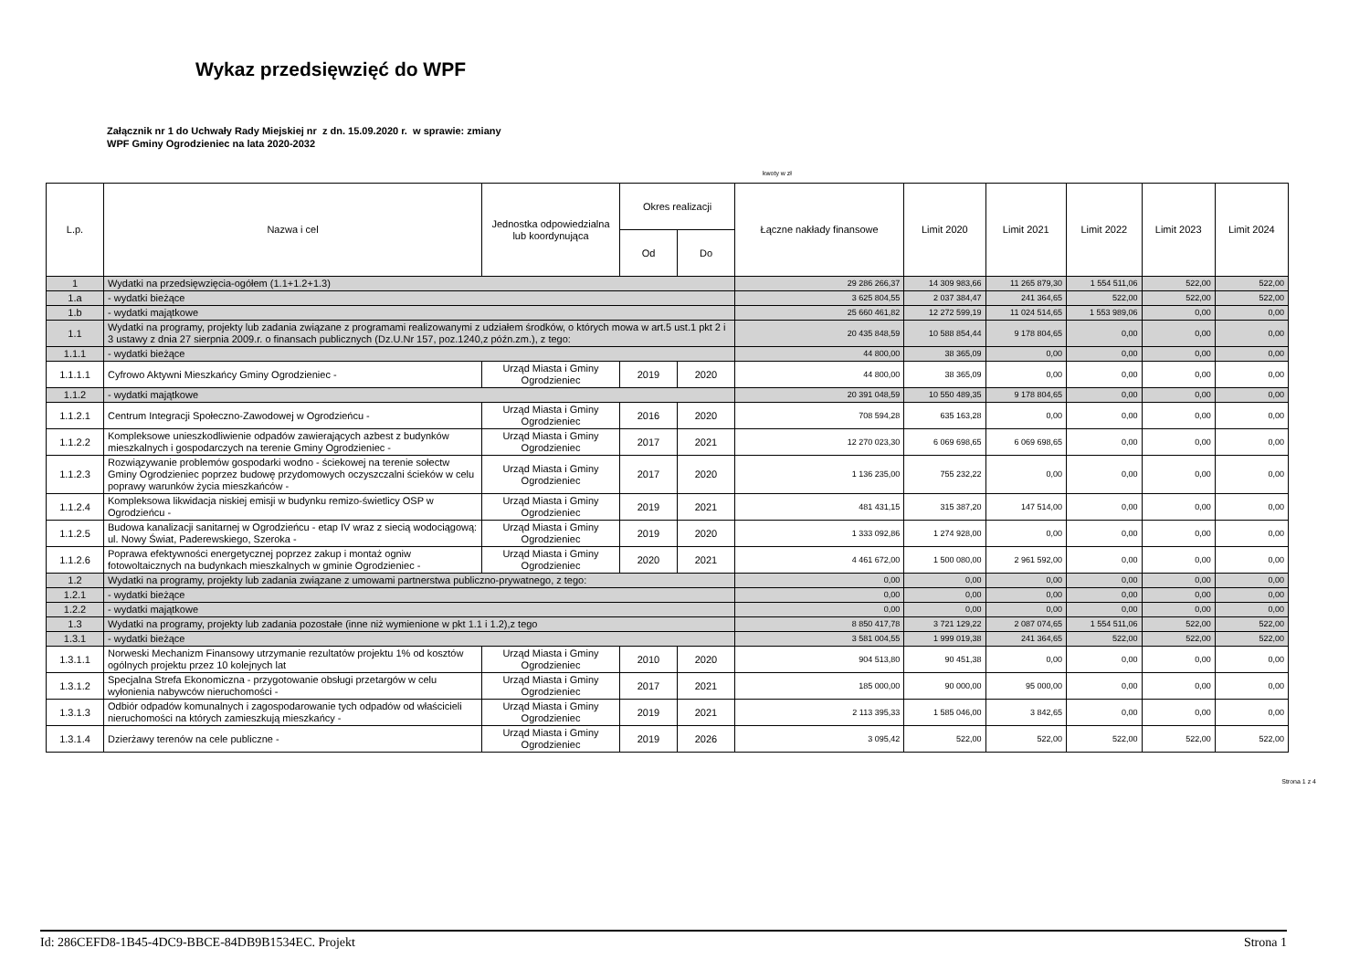Wykaz przedsięwzięć do WPF
Załącznik nr 1 do Uchwały Rady Miejskiej nr z dn. 15.09.2020 r. w sprawie: zmiany
WPF Gminy Ogrodzieniec na lata 2020-2032
kwoty w zł
| L.p. | Nazwa i cel | Jednostka odpowiedzialna lub koordynująca | Okres realizacji | | Łączne nakłady finansowe | Limit 2020 | Limit 2021 | Limit 2022 | Limit 2023 | Limit 2024 |
| --- | --- | --- | --- | --- | --- | --- | --- | --- | --- | --- |
| | | | Od | Do | | | | | | |
| 1 | Wydatki na przedsięwzięcia-ogółem (1.1+1.2+1.3) | | | | 29 286 266,37 | 14 309 983,66 | 11 265 879,30 | 1 554 511,06 | 522,00 | 522,00 |
| 1.a | - wydatki bieżące | | | | 3 625 804,55 | 2 037 384,47 | 241 364,65 | 522,00 | 522,00 | 522,00 |
| 1.b | - wydatki majątkowe | | | | 25 660 461,82 | 12 272 599,19 | 11 024 514,65 | 1 553 989,06 | 0,00 | 0,00 |
| 1.1 | Wydatki na programy, projekty lub zadania związane z programami realizowanymi z udziałem środków, o których mowa w art.5 ust.1 pkt 2 i 3 ustawy z dnia 27 sierpnia 2009.r. o finansach publicznych (Dz.U.Nr 157, poz.1240,z późn.zm.), z tego: | | | | 20 435 848,59 | 10 588 854,44 | 9 178 804,65 | 0,00 | 0,00 | 0,00 |
| 1.1.1 | - wydatki bieżące | | | | 44 800,00 | 38 365,09 | 0,00 | 0,00 | 0,00 | 0,00 |
| 1.1.1.1 | Cyfrowo Aktywni Mieszkańcy Gminy Ogrodzieniec - | Urząd Miasta i Gminy Ogrodzieniec | 2019 | 2020 | 44 800,00 | 38 365,09 | 0,00 | 0,00 | 0,00 | 0,00 |
| 1.1.2 | - wydatki majątkowe | | | | 20 391 048,59 | 10 550 489,35 | 9 178 804,65 | 0,00 | 0,00 | 0,00 |
| 1.1.2.1 | Centrum Integracji Społeczno-Zawodowej w Ogrodzieńcu - | Urząd Miasta i Gminy Ogrodzieniec | 2016 | 2020 | 708 594,28 | 635 163,28 | 0,00 | 0,00 | 0,00 | 0,00 |
| 1.1.2.2 | Kompleksowe unieszkodliwienie odpadów zawierających azbest z budynków mieszkalnych i gospodarczych na terenie Gminy Ogrodzieniec - | Urząd Miasta i Gminy Ogrodzieniec | 2017 | 2021 | 12 270 023,30 | 6 069 698,65 | 6 069 698,65 | 0,00 | 0,00 | 0,00 |
| 1.1.2.3 | Rozwiązywanie problemów gospodarki wodno - ściekowej na terenie sołectw Gminy Ogrodzieniec poprzez budowę przydomowych oczyszczalni ścieków w celu poprawy warunków życia mieszkańców - | Urząd Miasta i Gminy Ogrodzieniec | 2017 | 2020 | 1 136 235,00 | 755 232,22 | 0,00 | 0,00 | 0,00 | 0,00 |
| 1.1.2.4 | Kompleksowa likwidacja niskiej emisji w budynku remizo-świetlicy OSP w Ogrodzieńcu - | Urząd Miasta i Gminy Ogrodzieniec | 2019 | 2021 | 481 431,15 | 315 387,20 | 147 514,00 | 0,00 | 0,00 | 0,00 |
| 1.1.2.5 | Budowa kanalizacji sanitarnej w Ogrodzieńcu - etap IV wraz z siecią wodociągową: ul. Nowy Świat, Paderewskiego, Szeroka - | Urząd Miasta i Gminy Ogrodzieniec | 2019 | 2020 | 1 333 092,86 | 1 274 928,00 | 0,00 | 0,00 | 0,00 | 0,00 |
| 1.1.2.6 | Poprawa efektywności energetycznej poprzez zakup i montaż ogniw fotowoltaicznych na budynkach mieszkalnych w gminie Ogrodzieniec - | Urząd Miasta i Gminy Ogrodzieniec | 2020 | 2021 | 4 461 672,00 | 1 500 080,00 | 2 961 592,00 | 0,00 | 0,00 | 0,00 |
| 1.2 | Wydatki na programy, projekty lub zadania związane z umowami partnerstwa publiczno-prywatnego, z tego: | | | | 0,00 | 0,00 | 0,00 | 0,00 | 0,00 | 0,00 |
| 1.2.1 | - wydatki bieżące | | | | 0,00 | 0,00 | 0,00 | 0,00 | 0,00 | 0,00 |
| 1.2.2 | - wydatki majątkowe | | | | 0,00 | 0,00 | 0,00 | 0,00 | 0,00 | 0,00 |
| 1.3 | Wydatki na programy, projekty lub zadania pozostałe (inne niż wymienione w pkt 1.1 i 1.2),z tego | | | | 8 850 417,78 | 3 721 129,22 | 2 087 074,65 | 1 554 511,06 | 522,00 | 522,00 |
| 1.3.1 | - wydatki bieżące | | | | 3 581 004,55 | 1 999 019,38 | 241 364,65 | 522,00 | 522,00 | 522,00 |
| 1.3.1.1 | Norweski Mechanizm Finansowy utrzymanie rezultatów projektu 1% od kosztów ogólnych projektu przez 10 kolejnych lat | Urząd Miasta i Gminy Ogrodzieniec | 2010 | 2020 | 904 513,80 | 90 451,38 | 0,00 | 0,00 | 0,00 | 0,00 |
| 1.3.1.2 | Specjalna Strefa Ekonomiczna - przygotowanie obsługi przetargów w celu wyłonienia nabywców nieruchomości - | Urząd Miasta i Gminy Ogrodzieniec | 2017 | 2021 | 185 000,00 | 90 000,00 | 95 000,00 | 0,00 | 0,00 | 0,00 |
| 1.3.1.3 | Odbiór odpadów komunalnych i zagospodarowanie tych odpadów od właścicieli nieruchomości na których zamieszkują mieszkańcy - | Urząd Miasta i Gminy Ogrodzieniec | 2019 | 2021 | 2 113 395,33 | 1 585 046,00 | 3 842,65 | 0,00 | 0,00 | 0,00 |
| 1.3.1.4 | Dzierżawy terenów na cele publiczne - | Urząd Miasta i Gminy Ogrodzieniec | 2019 | 2026 | 3 095,42 | 522,00 | 522,00 | 522,00 | 522,00 | 522,00 |
Strona 1 z 4
Id: 286CEFD8-1B45-4DC9-BBCE-84DB9B1534EC. Projekt Strona 1